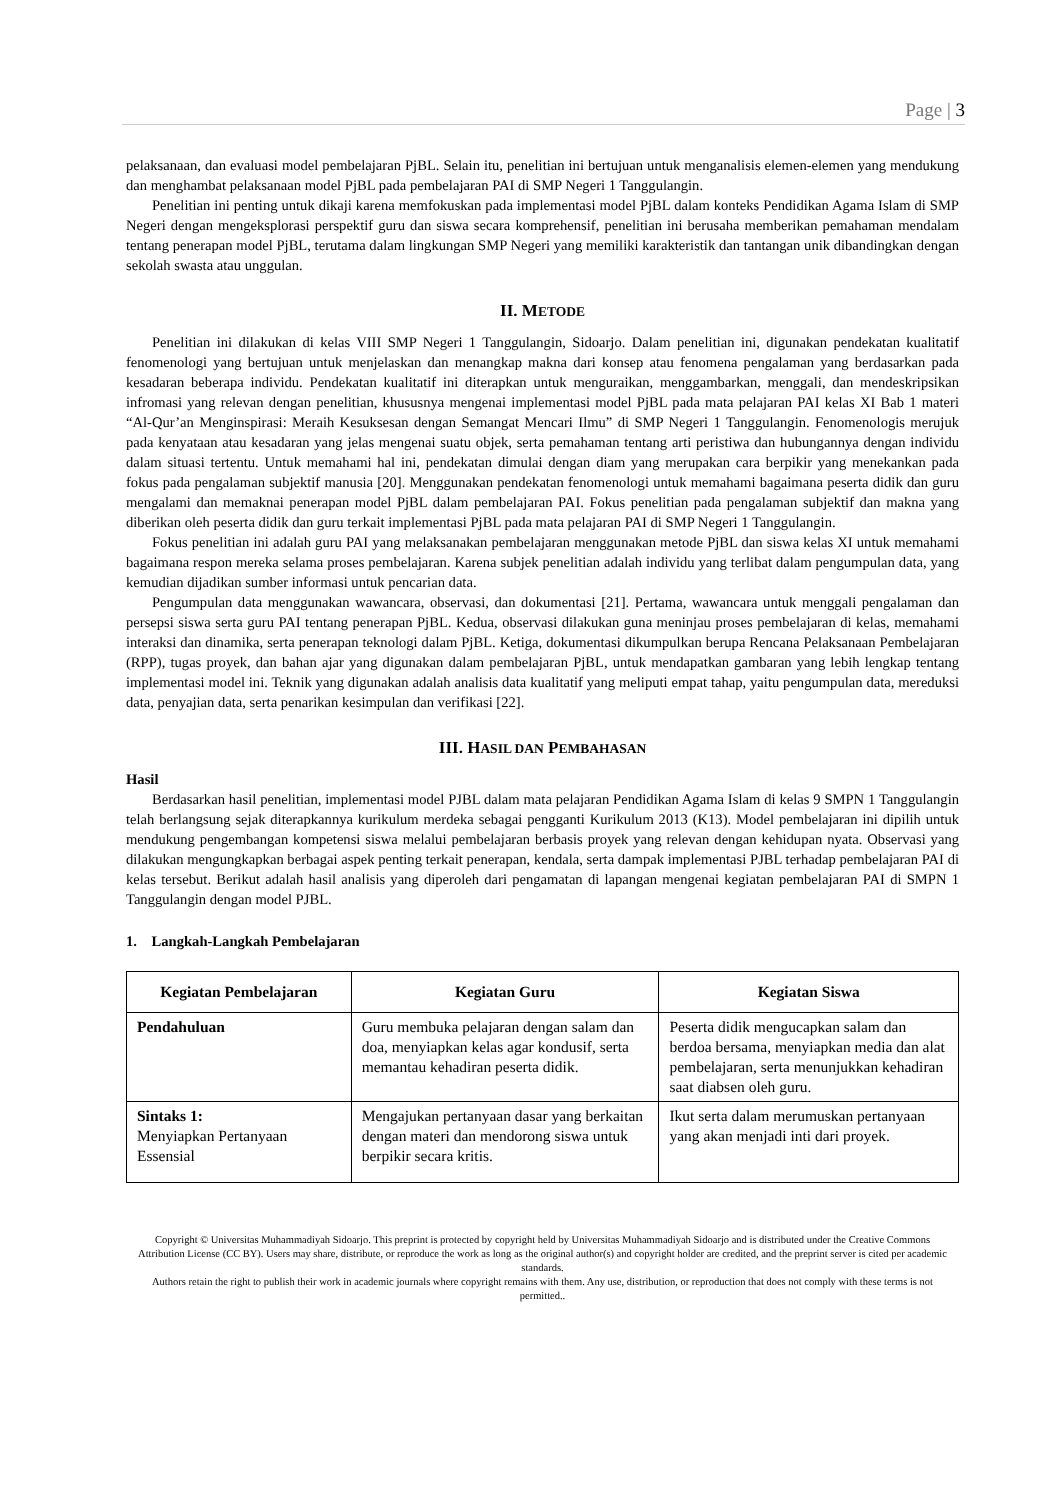Page | 3
pelaksanaan, dan evaluasi model pembelajaran PjBL. Selain itu, penelitian ini bertujuan untuk menganalisis elemen-elemen yang mendukung dan menghambat pelaksanaan model PjBL pada pembelajaran PAI di SMP Negeri 1 Tanggulangin.
Penelitian ini penting untuk dikaji karena memfokuskan pada implementasi model PjBL dalam konteks Pendidikan Agama Islam di SMP Negeri dengan mengeksplorasi perspektif guru dan siswa secara komprehensif, penelitian ini berusaha memberikan pemahaman mendalam tentang penerapan model PjBL, terutama dalam lingkungan SMP Negeri yang memiliki karakteristik dan tantangan unik dibandingkan dengan sekolah swasta atau unggulan.
II. METODE
Penelitian ini dilakukan di kelas VIII SMP Negeri 1 Tanggulangin, Sidoarjo. Dalam penelitian ini, digunakan pendekatan kualitatif fenomenologi yang bertujuan untuk menjelaskan dan menangkap makna dari konsep atau fenomena pengalaman yang berdasarkan pada kesadaran beberapa individu. Pendekatan kualitatif ini diterapkan untuk menguraikan, menggambarkan, menggali, dan mendeskripsikan infromasi yang relevan dengan penelitian, khususnya mengenai implementasi model PjBL pada mata pelajaran PAI kelas XI Bab 1 materi “Al-Qur’an Menginspirasi: Meraih Kesuksesan dengan Semangat Mencari Ilmu” di SMP Negeri 1 Tanggulangin. Fenomenologis merujuk pada kenyataan atau kesadaran yang jelas mengenai suatu objek, serta pemahaman tentang arti peristiwa dan hubungannya dengan individu dalam situasi tertentu. Untuk memahami hal ini, pendekatan dimulai dengan diam yang merupakan cara berpikir yang menekankan pada fokus pada pengalaman subjektif manusia [20]. Menggunakan pendekatan fenomenologi untuk memahami bagaimana peserta didik dan guru mengalami dan memaknai penerapan model PjBL dalam pembelajaran PAI. Fokus penelitian pada pengalaman subjektif dan makna yang diberikan oleh peserta didik dan guru terkait implementasi PjBL pada mata pelajaran PAI di SMP Negeri 1 Tanggulangin.
Fokus penelitian ini adalah guru PAI yang melaksanakan pembelajaran menggunakan metode PjBL dan siswa kelas XI untuk memahami bagaimana respon mereka selama proses pembelajaran. Karena subjek penelitian adalah individu yang terlibat dalam pengumpulan data, yang kemudian dijadikan sumber informasi untuk pencarian data.
Pengumpulan data menggunakan wawancara, observasi, dan dokumentasi [21]. Pertama, wawancara untuk menggali pengalaman dan persepsi siswa serta guru PAI tentang penerapan PjBL. Kedua, observasi dilakukan guna meninjau proses pembelajaran di kelas, memahami interaksi dan dinamika, serta penerapan teknologi dalam PjBL. Ketiga, dokumentasi dikumpulkan berupa Rencana Pelaksanaan Pembelajaran (RPP), tugas proyek, dan bahan ajar yang digunakan dalam pembelajaran PjBL, untuk mendapatkan gambaran yang lebih lengkap tentang implementasi model ini. Teknik yang digunakan adalah analisis data kualitatif yang meliputi empat tahap, yaitu pengumpulan data, mereduksi data, penyajian data, serta penarikan kesimpulan dan verifikasi [22].
III. HASIL DAN PEMBAHASAN
Hasil
Berdasarkan hasil penelitian, implementasi model PJBL dalam mata pelajaran Pendidikan Agama Islam di kelas 9 SMPN 1 Tanggulangin telah berlangsung sejak diterapkannya kurikulum merdeka sebagai pengganti Kurikulum 2013 (K13). Model pembelajaran ini dipilih untuk mendukung pengembangan kompetensi siswa melalui pembelajaran berbasis proyek yang relevan dengan kehidupan nyata. Observasi yang dilakukan mengungkapkan berbagai aspek penting terkait penerapan, kendala, serta dampak implementasi PJBL terhadap pembelajaran PAI di kelas tersebut. Berikut adalah hasil analisis yang diperoleh dari pengamatan di lapangan mengenai kegiatan pembelajaran PAI di SMPN 1 Tanggulangin dengan model PJBL.
1. Langkah-Langkah Pembelajaran
| Kegiatan Pembelajaran | Kegiatan Guru | Kegiatan Siswa |
| --- | --- | --- |
| Pendahuluan | Guru membuka pelajaran dengan salam dan doa, menyiapkan kelas agar kondusif, serta memantau kehadiran peserta didik. | Peserta didik mengucapkan salam dan berdoa bersama, menyiapkan media dan alat pembelajaran, serta menunjukkan kehadiran saat diabsen oleh guru. |
| Sintaks 1: Menyiapkan Pertanyaan Essensial | Mengajukan pertanyaan dasar yang berkaitan dengan materi dan mendorong siswa untuk berpikir secara kritis. | Ikut serta dalam merumuskan pertanyaan yang akan menjadi inti dari proyek. |
Copyright © Universitas Muhammadiyah Sidoarjo. This preprint is protected by copyright held by Universitas Muhammadiyah Sidoarjo and is distributed under the Creative Commons Attribution License (CC BY). Users may share, distribute, or reproduce the work as long as the original author(s) and copyright holder are credited, and the preprint server is cited per academic standards.
Authors retain the right to publish their work in academic journals where copyright remains with them. Any use, distribution, or reproduction that does not comply with these terms is not permitted..